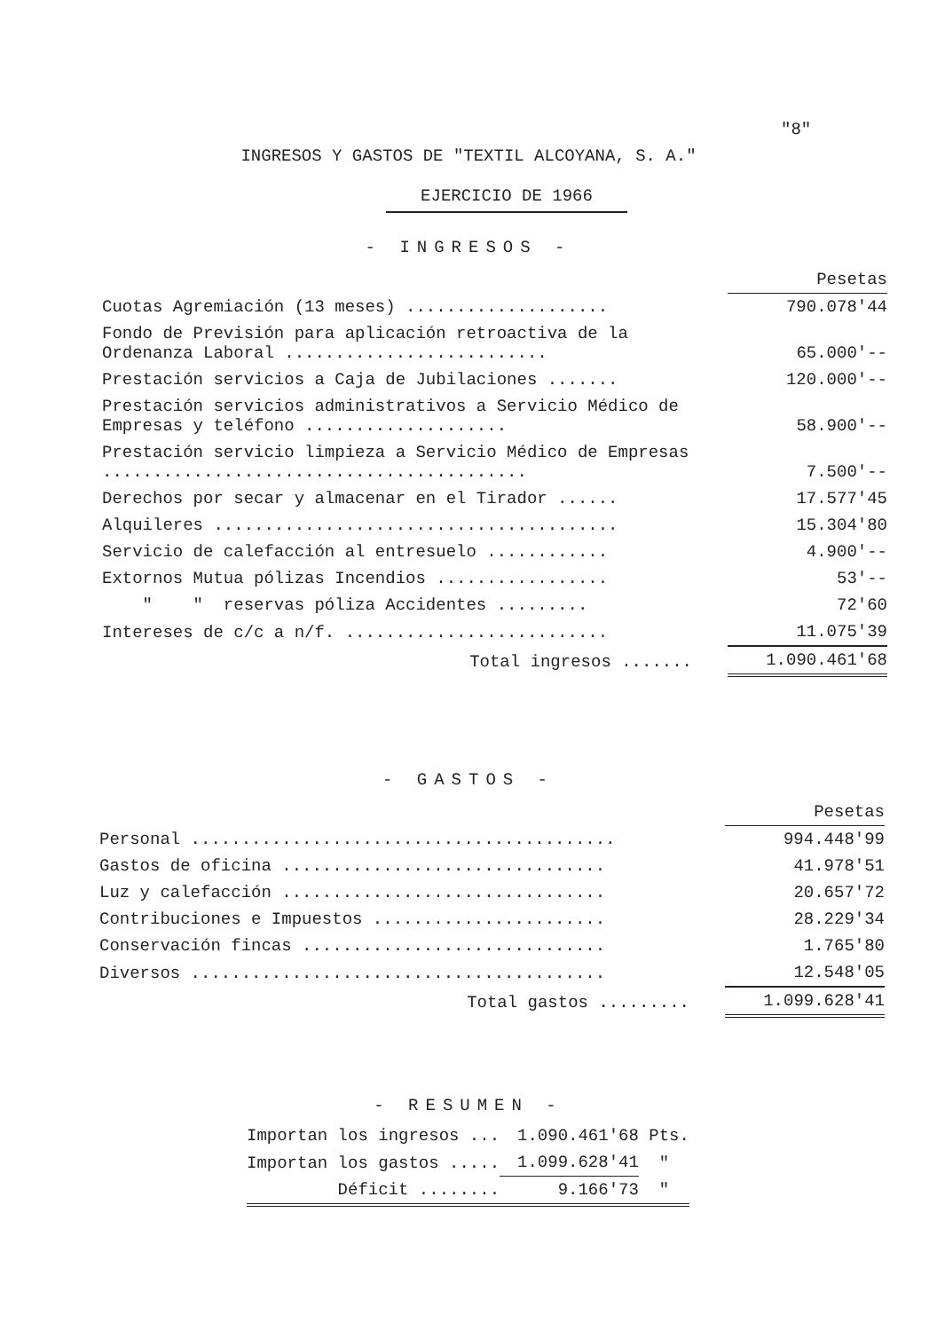"8"
INGRESOS Y GASTOS DE "TEXTIL ALCOYANA, S. A."
EJERCICIO DE 1966
- INGRESOS -
| | Pesetas |
| --- | --- |
| Cuotas Agremiación (13 meses) .................... | 790.078'44 |
| Fondo de Previsión para aplicación retroactiva de la Ordenanza Laboral .......................... | 65.000'-- |
| Prestación servicios a Caja de Jubilaciones ....... | 120.000'-- |
| Prestación servicios administrativos a Servicio Médico de Empresas y teléfono .................... | 58.900'-- |
| Prestación servicio limpieza a Servicio Médico de Empresas .......................................... | 7.500'-- |
| Derechos por secar y almacenar en el Tirador ...... | 17.577'45 |
| Alquileres ........................................ | 15.304'80 |
| Servicio de calefacción al entresuelo ............ | 4.900'-- |
| Extornos Mutua pólizas Incendios ................. | 53'-- |
| " " reservas póliza Accidentes ......... | 72'60 |
| Intereses de c/c a n/f. .......................... | 11.075'39 |
| Total ingresos ....... | 1.090.461'68 |
- GASTOS -
| | Pesetas |
| --- | --- |
| Personal .......................................... | 994.448'99 |
| Gastos de oficina ................................ | 41.978'51 |
| Luz y calefacción ................................ | 20.657'72 |
| Contribuciones e Impuestos ....................... | 28.229'34 |
| Conservación fincas .............................. | 1.765'80 |
| Diversos ......................................... | 12.548'05 |
| Total gastos ......... | 1.099.628'41 |
- RESUMEN -
| Importan los ingresos ... | 1.090.461'68 | Pts. |
| Importan los gastos ..... | 1.099.628'41 | " |
| Déficit ........ | 9.166'73 | " |